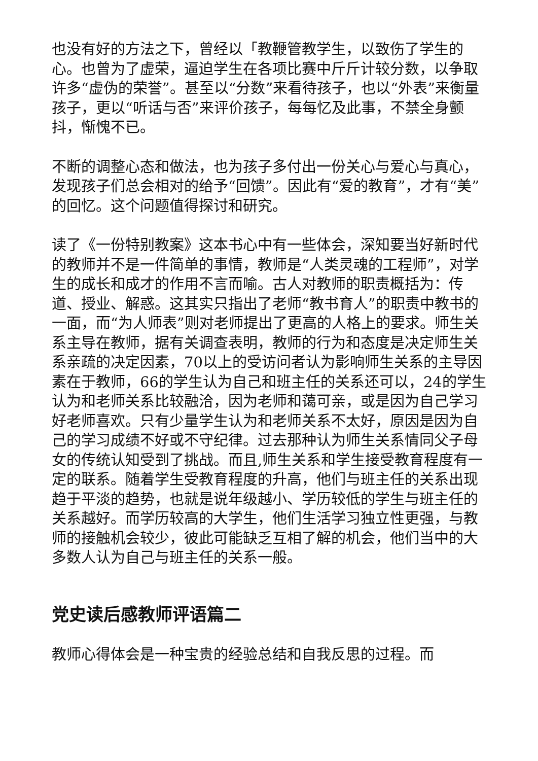也没有好的方法之下，曾经以「教鞭管教学生，以致伤了学生的心。也曾为了虚荣，逼迫学生在各项比赛中斤斤计较分数，以争取许多“虚伪的荣誉”。甚至以“分数”来看待孩子，也以“外表”来衡量孩子，更以“听话与否”来评价孩子，每每忆及此事，不禁全身颤抖，惭愧不已。
不断的调整心态和做法，也为孩子多付出一份关心与爱心与真心，发现孩子们总会相对的给予“回馈”。因此有“爱的教育”，才有“美”的回忆。这个问题值得探讨和研究。
读了《一份特别教案》这本书心中有一些体会，深知要当好新时代的教师并不是一件简单的事情，教师是“人类灵魂的工程师”，对学生的成长和成才的作用不言而喻。古人对教师的职责概括为：传道、授业、解惑。这其实只指出了老师“教书育人”的职责中教书的一面，而“为人师表”则对老师提出了更高的人格上的要求。师生关系主导在教师，据有关调查表明，教师的行为和态度是决定师生关系亲疏的决定因素，70以上的受访问者认为影响师生关系的主导因素在于教师，66的学生认为自己和班主任的关系还可以，24的学生认为和老师关系比较融洽，因为老师和蔼可亲，或是因为自己学习好老师喜欢。只有少量学生认为和老师关系不太好，原因是因为自己的学习成绩不好或不守纪律。过去那种认为师生关系情同父子母女的传统认知受到了挑战。而且,师生关系和学生接受教育程度有一定的联系。随着学生受教育程度的升高，他们与班主任的关系出现趋于平淡的趋势，也就是说年级越小、学历较低的学生与班主任的关系越好。而学历较高的大学生，他们生活学习独立性更强，与教师的接触机会较少，彼此可能缺乏互相了解的机会，他们当中的大多数人认为自己与班主任的关系一般。
党史读后感教师评语篇二
教师心得体会是一种宝贵的经验总结和自我反思的过程。而